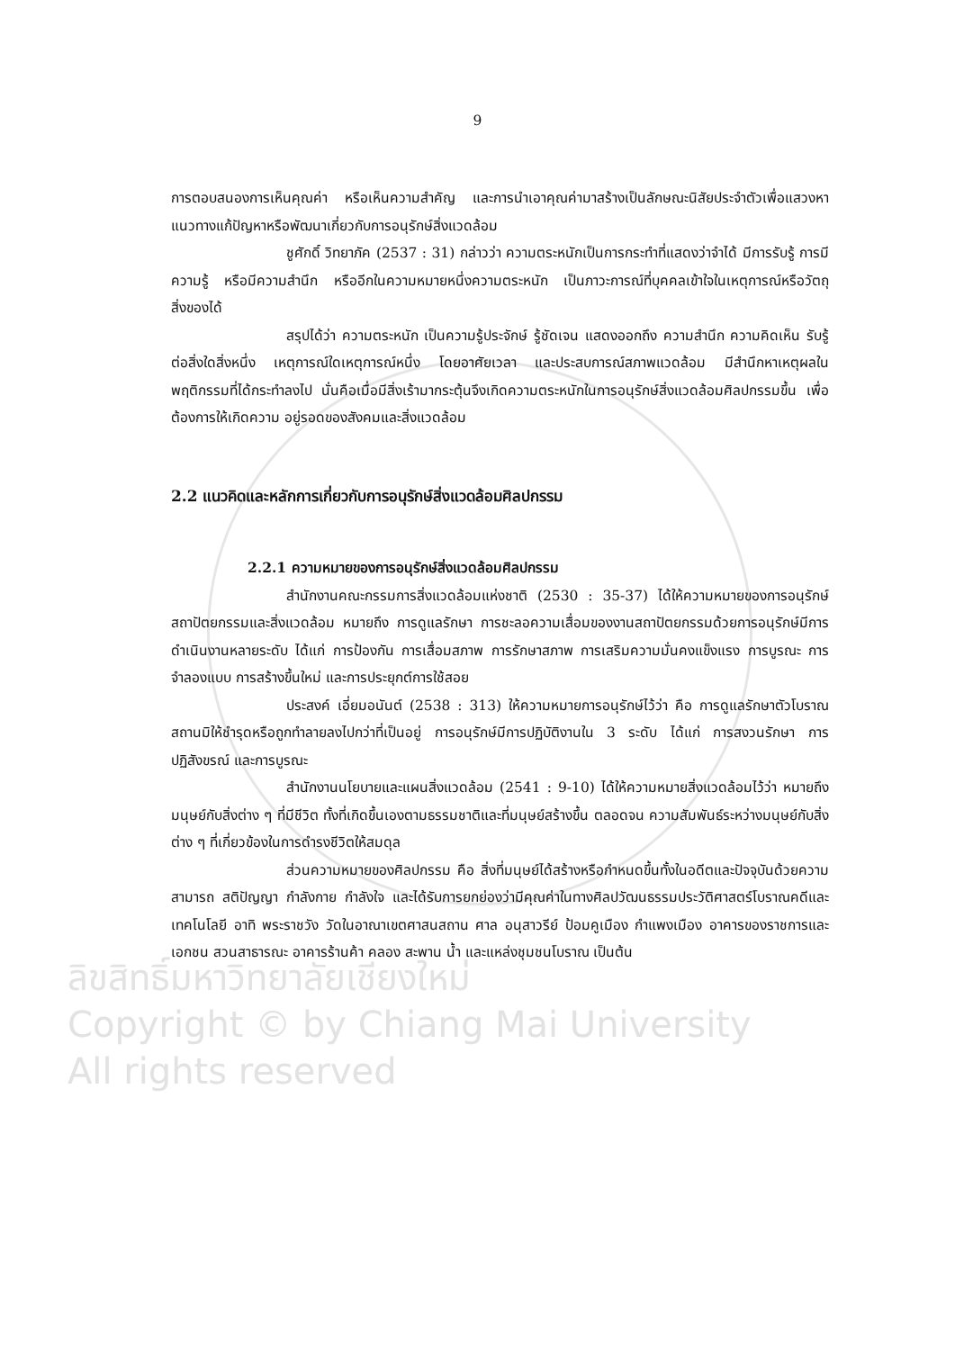ลิขสิทธิ์มหาวิทยาลัยเชียงใหม่
Copyright © by Chiang Mai University
All rights reserved
9
การตอบสนองการเห็นคุณค่า หรือเห็นความสำคัญ และการนำเอาคุณค่ามาสร้างเป็นลักษณะนิสัยประจำตัวเพื่อแสวงหาแนวทางแก้ปัญหาหรือพัฒนาเกี่ยวกับการอนุรักษ์สิ่งแวดล้อม
ชูศักดิ์ วิทยาภัค (2537 : 31) กล่าวว่า ความตระหนักเป็นการกระทำที่แสดงว่าจำได้ มีการรับรู้ การมีความรู้ หรือมีความสำนึก หรืออีกในความหมายหนึ่งความตระหนัก เป็นภาวะการณ์ที่บุคคลเข้าใจในเหตุการณ์หรือวัตถุสิ่งของได้
สรุปได้ว่า ความตระหนัก เป็นความรู้ประจักษ์ รู้ชัดเจน แสดงออกถึง ความสำนึก ความคิดเห็น รับรู้ต่อสิ่งใดสิ่งหนึ่ง เหตุการณ์ใดเหตุการณ์หนึ่ง โดยอาศัยเวลา และประสบการณ์สภาพแวดล้อม มีสำนึกหาเหตุผลในพฤติกรรมที่ได้กระทำลงไป นั่นคือเมื่อมีสิ่งเร้ามากระตุ้นจึงเกิดความตระหนักในการอนุรักษ์สิ่งแวดล้อมศิลปกรรมขึ้น เพื่อต้องการให้เกิดความ อยู่รอดของสังคมและสิ่งแวดล้อม
2.2 แนวคิดและหลักการเกี่ยวกับการอนุรักษ์สิ่งแวดล้อมศิลปกรรม
2.2.1 ความหมายของการอนุรักษ์สิ่งแวดล้อมศิลปกรรม
สำนักงานคณะกรรมการสิ่งแวดล้อมแห่งชาติ (2530 : 35-37) ได้ให้ความหมายของการอนุรักษ์สถาปัตยกรรมและสิ่งแวดล้อม หมายถึง การดูแลรักษา การชะลอความเสื่อมของงานสถาปัตยกรรมด้วยการอนุรักษ์มีการดำเนินงานหลายระดับ ได้แก่ การป้องกัน การเสื่อมสภาพ การรักษาสภาพ การเสริมความมั่นคงแข็งแรง การบูรณะ การจำลองแบบ การสร้างขึ้นใหม่ และการประยุกต์การใช้สอย
ประสงค์ เอี่ยมอนันต์ (2538 : 313) ให้ความหมายการอนุรักษ์ไว้ว่า คือ การดูแลรักษาตัวโบราณสถานมิให้ชำรุดหรือถูกทำลายลงไปกว่าที่เป็นอยู่ การอนุรักษ์มีการปฏิบัติงานใน 3 ระดับ ได้แก่ การสงวนรักษา การปฏิสังขรณ์ และการบูรณะ
สำนักงานนโยบายและแผนสิ่งแวดล้อม (2541 : 9-10) ได้ให้ความหมายสิ่งแวดล้อมไว้ว่า หมายถึง มนุษย์กับสิ่งต่าง ๆ ที่มีชีวิต ทั้งที่เกิดขึ้นเองตามธรรมชาติและที่มนุษย์สร้างขึ้น ตลอดจน ความสัมพันธ์ระหว่างมนุษย์กับสิ่งต่าง ๆ ที่เกี่ยวข้องในการดำรงชีวิตให้สมดุล
ส่วนความหมายของศิลปกรรม คือ สิ่งที่มนุษย์ได้สร้างหรือกำหนดขึ้นทั้งในอดีตและปัจจุบันด้วยความสามารถ สติปัญญา กำลังกาย กำลังใจ และได้รับการยกย่องว่ามีคุณค่าในทางศิลปวัฒนธรรมประวัติศาสตร์โบราณคดีและเทคโนโลยี อาทิ พระราชวัง วัดในอาณาเขตศาสนสถาน ศาล อนุสาวรีย์ ป้อมคูเมือง กำแพงเมือง อาคารของราชการและเอกชน สวนสาธารณะ อาคารร้านค้า คลอง สะพาน น้ำ และแหล่งชุมชนโบราณ เป็นต้น